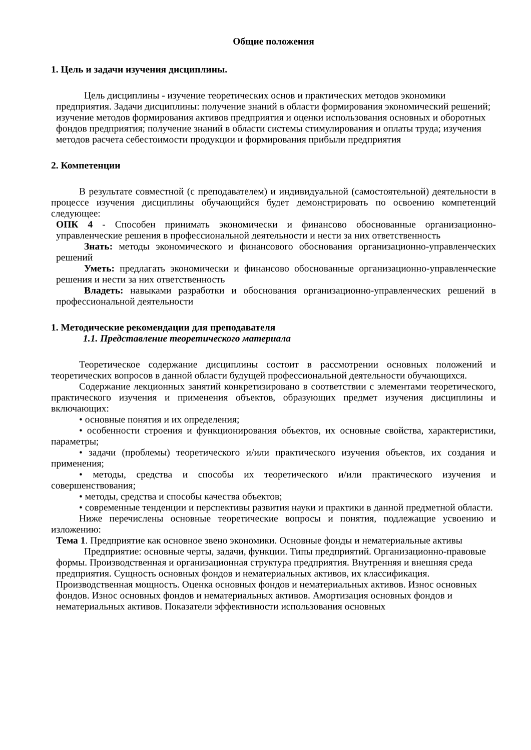Общие положения
1. Цель и задачи изучения дисциплины.
Цель дисциплины - изучение теоретических основ и практических методов экономики предприятия. Задачи дисциплины: получение знаний в области формирования экономический решений; изучение методов формирования активов предприятия и оценки использования основных и оборотных фондов предприятия; получение знаний в области системы стимулирования и оплаты труда; изучения методов расчета себестоимости продукции и формирования прибыли предприятия
2. Компетенции
В результате совместной (с преподавателем) и индивидуальной (самостоятельной) деятельности в процессе изучения дисциплины обучающийся будет демонстрировать по освоению компетенций следующее:
ОПК 4 - Способен принимать экономически и финансово обоснованные организационно-управленческие решения в профессиональной деятельности и нести за них ответственность
Знать: методы экономического и финансового обоснования организационно-управленческих решений
Уметь: предлагать экономически и финансово обоснованные организационно-управленческие решения и нести за них ответственность
Владеть: навыками разработки и обоснования организационно-управленческих решений в профессиональной деятельности
1. Методические рекомендации для преподавателя
1.1. Представление теоретического материала
Теоретическое содержание дисциплины состоит в рассмотрении основных положений и теоретических вопросов в данной области будущей профессиональной деятельности обучающихся.
Содержание лекционных занятий конкретизировано в соответствии с элементами теоретического, практического изучения и применения объектов, образующих предмет изучения дисциплины и включающих:
• основные понятия и их определения;
• особенности строения и функционирования объектов, их основные свойства, характеристики, параметры;
• задачи (проблемы) теоретического и/или практического изучения объектов, их создания и применения;
• методы, средства и способы их теоретического и/или практического изучения и совершенствования;
• методы, средства и способы качества объектов;
• современные тенденции и перспективы развития науки и практики в данной предметной области.
Ниже перечислены основные теоретические вопросы и понятия, подлежащие усвоению и изложению:
Тема 1. Предприятие как основное звено экономики. Основные фонды и нематериальные активы
Предприятие: основные черты, задачи, функции. Типы предприятий. Организационно-правовые формы. Производственная и организационная структура предприятия. Внутренняя и внешняя среда предприятия. Сущность основных фондов и нематериальных активов, их классификация. Производственная мощность. Оценка основных фондов и нематериальных активов. Износ основных фондов. Износ основных фондов и нематериальных активов. Амортизация основных фондов и нематериальных активов. Показатели эффективности использования основных